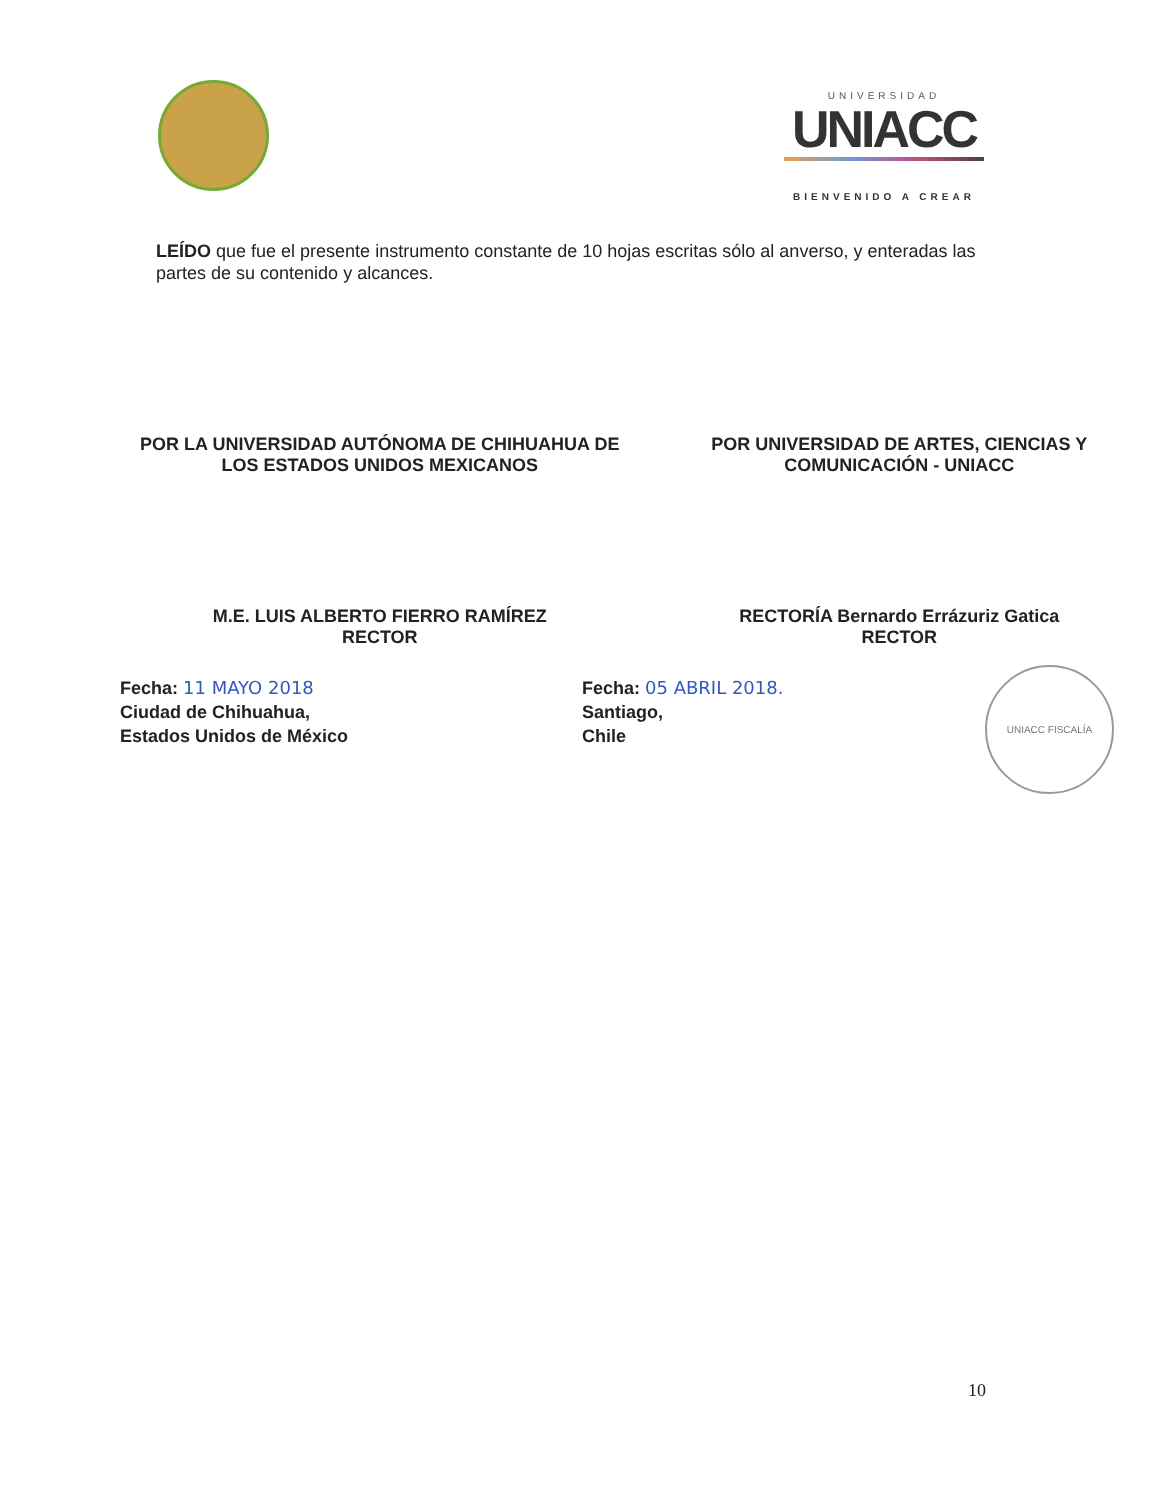UNIVERSIDAD
UNIACC
BIENVENIDO A CREAR
LEÍDO que fue el presente instrumento constante de 10 hojas escritas sólo al anverso, y enteradas las partes de su contenido y alcances.
POR LA UNIVERSIDAD AUTÓNOMA DE CHIHUAHUA DE LOS ESTADOS UNIDOS MEXICANOS
POR UNIVERSIDAD DE ARTES, CIENCIAS Y COMUNICACIÓN - UNIACC
M.E. LUIS ALBERTO FIERRO RAMÍREZ
RECTOR
RECTORÍA Bernardo Errázuriz Gatica
RECTOR
Fecha: 11 MAYO 2018
Ciudad de Chihuahua,
Estados Unidos de México
Fecha: 05 ABRIL 2018.
Santiago,
Chile
UNIACC FISCALÍA
10